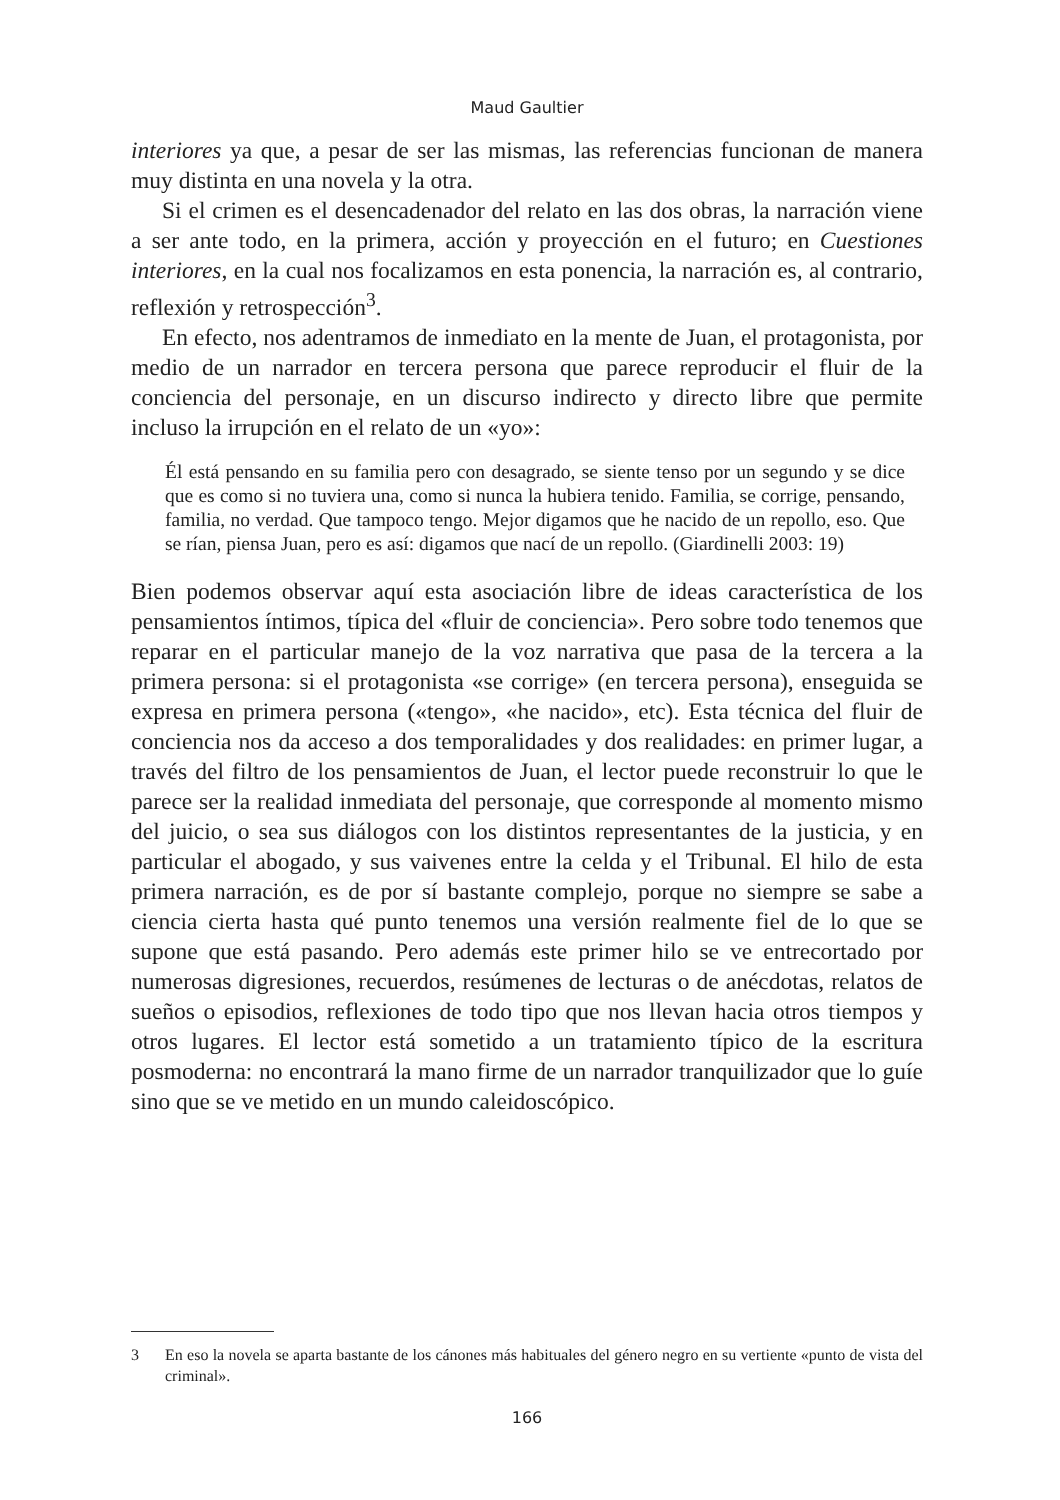Maud Gaultier
interiores ya que, a pesar de ser las mismas, las referencias funcionan de manera muy distinta en una novela y la otra.
Si el crimen es el desencadenador del relato en las dos obras, la narración viene a ser ante todo, en la primera, acción y proyección en el futuro; en Cuestiones interiores, en la cual nos focalizamos en esta ponencia, la narración es, al contrario, reflexión y retrospección<sup>3</sup>.
En efecto, nos adentramos de inmediato en la mente de Juan, el protagonista, por medio de un narrador en tercera persona que parece reproducir el fluir de la conciencia del personaje, en un discurso indirecto y directo libre que permite incluso la irrupción en el relato de un «yo»:
Él está pensando en su familia pero con desagrado, se siente tenso por un segundo y se dice que es como si no tuviera una, como si nunca la hubiera tenido. Familia, se corrige, pensando, familia, no verdad. Que tampoco tengo. Mejor digamos que he nacido de un repollo, eso. Que se rían, piensa Juan, pero es así: digamos que nací de un repollo. (Giardinelli 2003: 19)
Bien podemos observar aquí esta asociación libre de ideas característica de los pensamientos íntimos, típica del «fluir de conciencia». Pero sobre todo tenemos que reparar en el particular manejo de la voz narrativa que pasa de la tercera a la primera persona: si el protagonista «se corrige» (en tercera persona), enseguida se expresa en primera persona («tengo», «he nacido», etc). Esta técnica del fluir de conciencia nos da acceso a dos temporalidades y dos realidades: en primer lugar, a través del filtro de los pensamientos de Juan, el lector puede reconstruir lo que le parece ser la realidad inmediata del personaje, que corresponde al momento mismo del juicio, o sea sus diálogos con los distintos representantes de la justicia, y en particular el abogado, y sus vaivenes entre la celda y el Tribunal. El hilo de esta primera narración, es de por sí bastante complejo, porque no siempre se sabe a ciencia cierta hasta qué punto tenemos una versión realmente fiel de lo que se supone que está pasando. Pero además este primer hilo se ve entrecortado por numerosas digresiones, recuerdos, resúmenes de lecturas o de anécdotas, relatos de sueños o episodios, reflexiones de todo tipo que nos llevan hacia otros tiempos y otros lugares. El lector está sometido a un tratamiento típico de la escritura posmoderna: no encontrará la mano firme de un narrador tranquilizador que lo guíe sino que se ve metido en un mundo caleidoscópico.
3 En eso la novela se aparta bastante de los cánones más habituales del género negro en su vertiente «punto de vista del criminal».
166